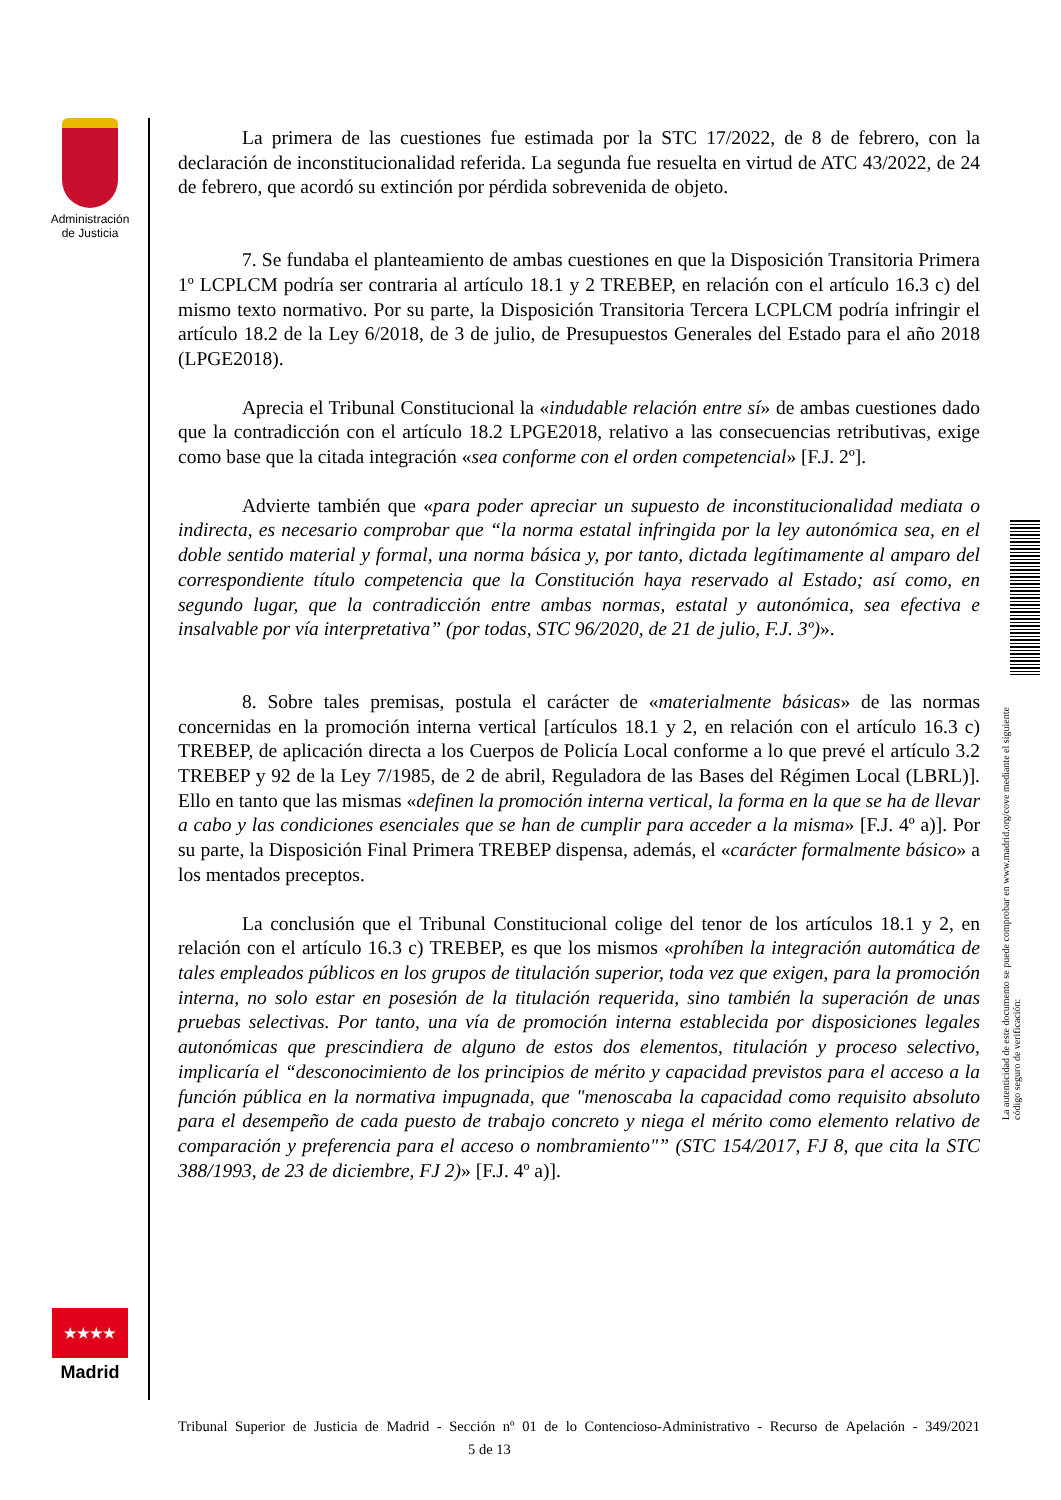Administración de Justicia
La primera de las cuestiones fue estimada por la STC 17/2022, de 8 de febrero, con la declaración de inconstitucionalidad referida. La segunda fue resuelta en virtud de ATC 43/2022, de 24 de febrero, que acordó su extinción por pérdida sobrevenida de objeto.
7. Se fundaba el planteamiento de ambas cuestiones en que la Disposición Transitoria Primera 1º LCPLCM podría ser contraria al artículo 18.1 y 2 TREBEP, en relación con el artículo 16.3 c) del mismo texto normativo. Por su parte, la Disposición Transitoria Tercera LCPLCM podría infringir el artículo 18.2 de la Ley 6/2018, de 3 de julio, de Presupuestos Generales del Estado para el año 2018 (LPGE2018).
Aprecia el Tribunal Constitucional la «indudable relación entre sí» de ambas cuestiones dado que la contradicción con el artículo 18.2 LPGE2018, relativo a las consecuencias retributivas, exige como base que la citada integración «sea conforme con el orden competencial» [F.J. 2º].
Advierte también que «para poder apreciar un supuesto de inconstitucionalidad mediata o indirecta, es necesario comprobar que “la norma estatal infringida por la ley autonómica sea, en el doble sentido material y formal, una norma básica y, por tanto, dictada legítimamente al amparo del correspondiente título competencia que la Constitución haya reservado al Estado; así como, en segundo lugar, que la contradicción entre ambas normas, estatal y autonómica, sea efectiva e insalvable por vía interpretativa” (por todas, STC 96/2020, de 21 de julio, F.J. 3º)».
8. Sobre tales premisas, postula el carácter de «materialmente básicas» de las normas concernidas en la promoción interna vertical [artículos 18.1 y 2, en relación con el artículo 16.3 c) TREBEP, de aplicación directa a los Cuerpos de Policía Local conforme a lo que prevé el artículo 3.2 TREBEP y 92 de la Ley 7/1985, de 2 de abril, Reguladora de las Bases del Régimen Local (LBRL)]. Ello en tanto que las mismas «definen la promoción interna vertical, la forma en la que se ha de llevar a cabo y las condiciones esenciales que se han de cumplir para acceder a la misma» [F.J. 4º a)]. Por su parte, la Disposición Final Primera TREBEP dispensa, además, el «carácter formalmente básico» a los mentados preceptos.
La conclusión que el Tribunal Constitucional colige del tenor de los artículos 18.1 y 2, en relación con el artículo 16.3 c) TREBEP, es que los mismos «prohíben la integración automática de tales empleados públicos en los grupos de titulación superior, toda vez que exigen, para la promoción interna, no solo estar en posesión de la titulación requerida, sino también la superación de unas pruebas selectivas. Por tanto, una vía de promoción interna establecida por disposiciones legales autonómicas que prescindiera de alguno de estos dos elementos, titulación y proceso selectivo, implicaría el “desconocimiento de los principios de mérito y capacidad previstos para el acceso a la función pública en la normativa impugnada, que "menoscaba la capacidad como requisito absoluto para el desempeño de cada puesto de trabajo concreto y niega el mérito como elemento relativo de comparación y preferencia para el acceso o nombramiento"” (STC 154/2017, FJ 8, que cita la STC 388/1993, de 23 de diciembre, FJ 2)» [F.J. 4º a)].
★★★★
Madrid
La autenticidad de este documento se puede comprobar en www.madrid.org/cove mediante el siguiente código seguro de verificación:
Tribunal Superior de Justicia de Madrid - Sección nº 01 de lo Contencioso-Administrativo - Recurso de Apelación - 349/2021 5 de 13